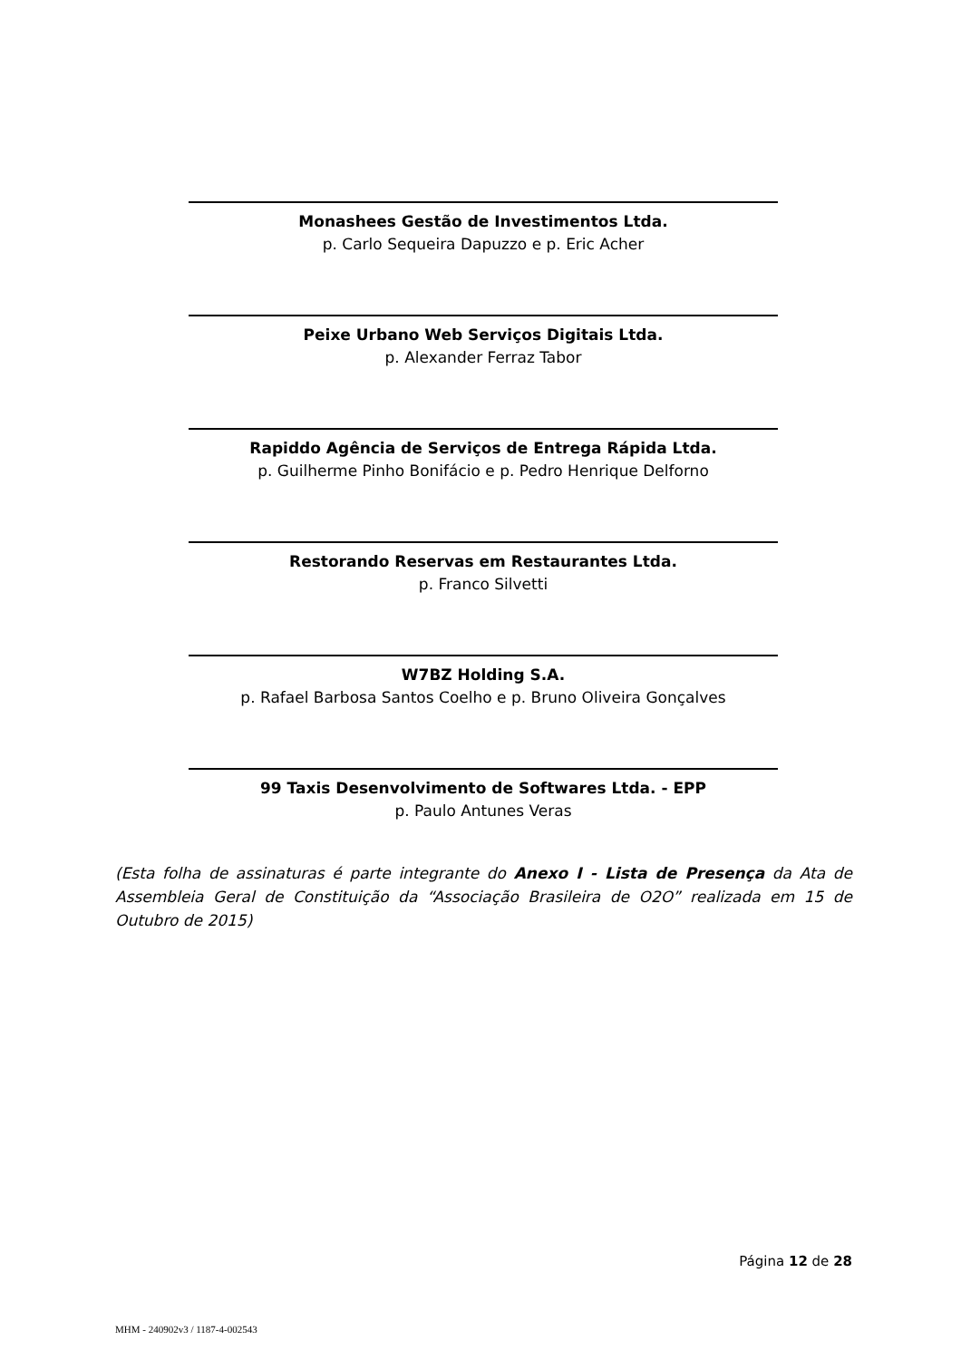Monashees Gestão de Investimentos Ltda.
p. Carlo Sequeira Dapuzzo e p. Eric Acher
Peixe Urbano Web Serviços Digitais Ltda.
p. Alexander Ferraz Tabor
Rapiddo Agência de Serviços de Entrega Rápida Ltda.
p. Guilherme Pinho Bonifácio e p. Pedro Henrique Delforno
Restorando Reservas em Restaurantes Ltda.
p. Franco Silvetti
W7BZ Holding S.A.
p. Rafael Barbosa Santos Coelho e p. Bruno Oliveira Gonçalves
99 Taxis Desenvolvimento de Softwares Ltda. - EPP
p. Paulo Antunes Veras
(Esta folha de assinaturas é parte integrante do Anexo I - Lista de Presença da Ata de Assembleia Geral de Constituição da “Associação Brasileira de O2O” realizada em 15 de Outubro de 2015)
Página 12 de 28
MHM - 240902v3 / 1187-4-002543